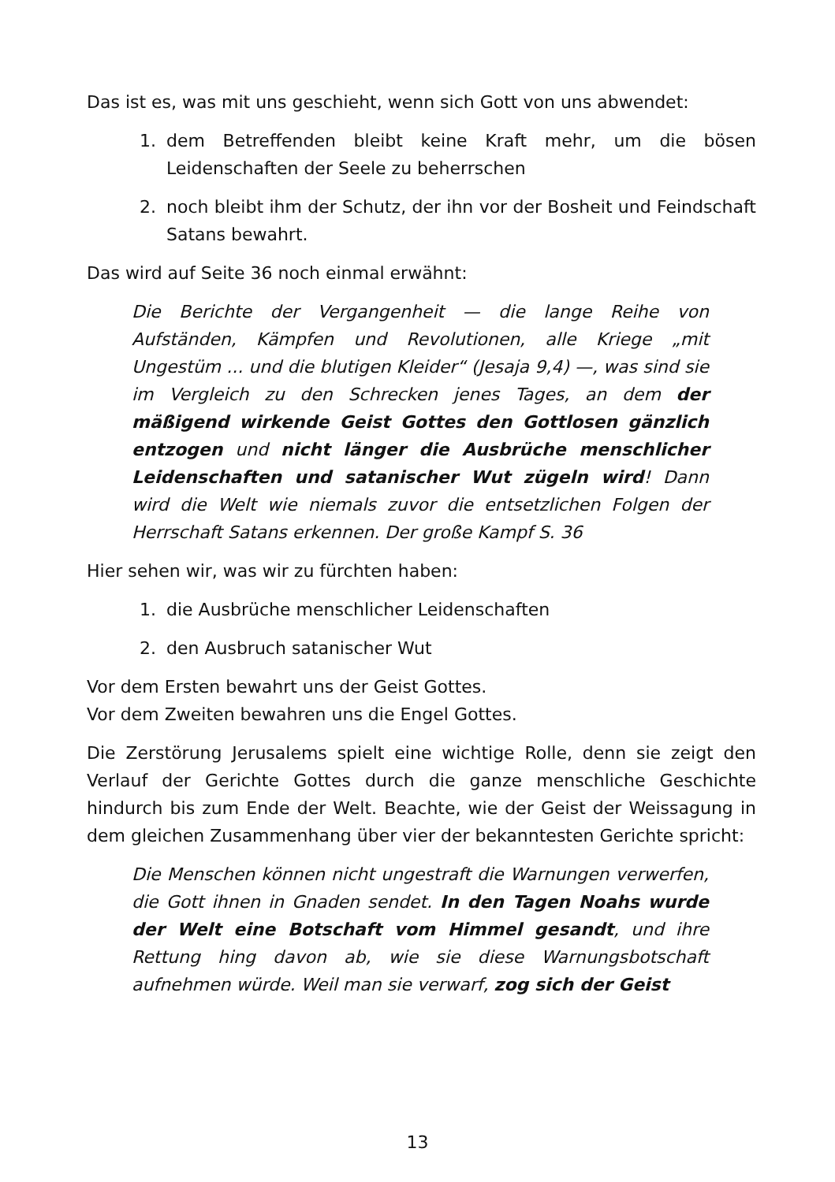Das ist es, was mit uns geschieht, wenn sich Gott von uns abwendet:
1. dem Betreffenden bleibt keine Kraft mehr, um die bösen Leidenschaften der Seele zu beherrschen
2. noch bleibt ihm der Schutz, der ihn vor der Bosheit und Feindschaft Satans bewahrt.
Das wird auf Seite 36 noch einmal erwähnt:
Die Berichte der Vergangenheit — die lange Reihe von Aufständen, Kämpfen und Revolutionen, alle Kriege „mit Ungestüm ... und die blutigen Kleider“ (Jesaja 9,4) —, was sind sie im Vergleich zu den Schrecken jenes Tages, an dem der mäßigend wirkende Geist Gottes den Gottlosen gänzlich entzogen und nicht länger die Ausbrüche menschlicher Leidenschaften und satanischer Wut zügeln wird! Dann wird die Welt wie niemals zuvor die entsetzlichen Folgen der Herrschaft Satans erkennen. Der große Kampf S. 36
Hier sehen wir, was wir zu fürchten haben:
1. die Ausbrüche menschlicher Leidenschaften
2. den Ausbruch satanischer Wut
Vor dem Ersten bewahrt uns der Geist Gottes.
Vor dem Zweiten bewahren uns die Engel Gottes.
Die Zerstörung Jerusalems spielt eine wichtige Rolle, denn sie zeigt den Verlauf der Gerichte Gottes durch die ganze menschliche Geschichte hindurch bis zum Ende der Welt. Beachte, wie der Geist der Weissagung in dem gleichen Zusammenhang über vier der bekanntesten Gerichte spricht:
Die Menschen können nicht ungestraft die Warnungen verwerfen, die Gott ihnen in Gnaden sendet. In den Tagen Noahs wurde der Welt eine Botschaft vom Himmel gesandt, und ihre Rettung hing davon ab, wie sie diese Warnungsbotschaft aufnehmen würde. Weil man sie verwarf, zog sich der Geist
13